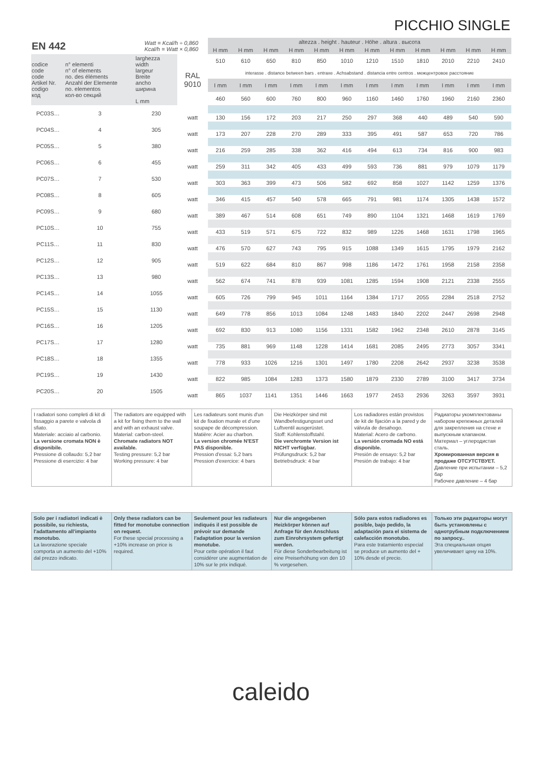PICCHIO SINGLE
| EN 442 | | Watt = Kcal/h ÷ 0,860 Kcal/h = Watt × 0,860 | | altezza . height . hauteur . Höhe . altura . высота | | | | | | | | | | | |
| | | | | H mm | H mm | H mm | H mm | H mm | H mm | H mm | H mm | H mm | H mm | H mm | H mm |
| codice code code Artikel Nr. codigo код | n° elementi n° of elements no. des éléments Anzahl der Elemente no. elementos кол-во секций | larghezza width largeur Breite ancho ширина L mm | RAL 9010 | 510 | 610 | 650 | 810 | 850 | 1010 | 1210 | 1510 | 1810 | 2010 | 2210 | 2410 |
| | | | | interasse . distance between bars . entraxe . Achsabstand . distancia entre centros . межцентровое расстояние | | | | | | | | | | | |
| | | | | I mm | I mm | I mm | I mm | I mm | I mm | I mm | I mm | I mm | I mm | I mm | I mm |
| | | | | 460 | 560 | 600 | 760 | 800 | 960 | 1160 | 1460 | 1760 | 1960 | 2160 | 2360 |
| PC03S… | 3 | 230 | | | | | | | | | | | | | |
| | | | watt | 130 | 156 | 172 | 203 | 217 | 250 | 297 | 368 | 440 | 489 | 540 | 590 |
| PC04S… | 4 | 305 | | | | | | | | | | | | | |
| | | | watt | 173 | 207 | 228 | 270 | 289 | 333 | 395 | 491 | 587 | 653 | 720 | 786 |
| PC05S… | 5 | 380 | | | | | | | | | | | | | |
| | | | watt | 216 | 259 | 285 | 338 | 362 | 416 | 494 | 613 | 734 | 816 | 900 | 983 |
| PC06S… | 6 | 455 | | | | | | | | | | | | | |
| | | | watt | 259 | 311 | 342 | 405 | 433 | 499 | 593 | 736 | 881 | 979 | 1079 | 1179 |
| PC07S… | 7 | 530 | | | | | | | | | | | | | |
| | | | watt | 303 | 363 | 399 | 473 | 506 | 582 | 692 | 858 | 1027 | 1142 | 1259 | 1376 |
| PC08S… | 8 | 605 | | | | | | | | | | | | | |
| | | | watt | 346 | 415 | 457 | 540 | 578 | 665 | 791 | 981 | 1174 | 1305 | 1438 | 1572 |
| PC09S… | 9 | 680 | | | | | | | | | | | | | |
| | | | watt | 389 | 467 | 514 | 608 | 651 | 749 | 890 | 1104 | 1321 | 1468 | 1619 | 1769 |
| PC10S… | 10 | 755 | | | | | | | | | | | | | |
| | | | watt | 433 | 519 | 571 | 675 | 722 | 832 | 989 | 1226 | 1468 | 1631 | 1798 | 1965 |
| PC11S… | 11 | 830 | | | | | | | | | | | | | |
| | | | watt | 476 | 570 | 627 | 743 | 795 | 915 | 1088 | 1349 | 1615 | 1795 | 1979 | 2162 |
| PC12S… | 12 | 905 | | | | | | | | | | | | | |
| | | | watt | 519 | 622 | 684 | 810 | 867 | 998 | 1186 | 1472 | 1761 | 1958 | 2158 | 2358 |
| PC13S… | 13 | 980 | | | | | | | | | | | | | |
| | | | watt | 562 | 674 | 741 | 878 | 939 | 1081 | 1285 | 1594 | 1908 | 2121 | 2338 | 2555 |
| PC14S… | 14 | 1055 | | | | | | | | | | | | | |
| | | | watt | 605 | 726 | 799 | 945 | 1011 | 1164 | 1384 | 1717 | 2055 | 2284 | 2518 | 2752 |
| PC15S… | 15 | 1130 | | | | | | | | | | | | | |
| | | | watt | 649 | 778 | 856 | 1013 | 1084 | 1248 | 1483 | 1840 | 2202 | 2447 | 2698 | 2948 |
| PC16S… | 16 | 1205 | | | | | | | | | | | | | |
| | | | watt | 692 | 830 | 913 | 1080 | 1156 | 1331 | 1582 | 1962 | 2348 | 2610 | 2878 | 3145 |
| PC17S… | 17 | 1280 | | | | | | | | | | | | | |
| | | | watt | 735 | 881 | 969 | 1148 | 1228 | 1414 | 1681 | 2085 | 2495 | 2773 | 3057 | 3341 |
| PC18S… | 18 | 1355 | | | | | | | | | | | | | |
| | | | watt | 778 | 933 | 1026 | 1216 | 1301 | 1497 | 1780 | 2208 | 2642 | 2937 | 3238 | 3538 |
| PC19S… | 19 | 1430 | | | | | | | | | | | | | |
| | | | watt | 822 | 985 | 1084 | 1283 | 1373 | 1580 | 1879 | 2330 | 2789 | 3100 | 3417 | 3734 |
| PC20S… | 20 | 1505 | | | | | | | | | | | | | |
| | | | watt | 865 | 1037 | 1141 | 1351 | 1446 | 1663 | 1977 | 2453 | 2936 | 3263 | 3597 | 3931 |
I radiatori sono completi di kit di fissaggio a parete e valvola di sfiato.
Materiale: acciaio al carbonio.
La versione cromata NON è disponibile.
Pressione di collaudo: 5,2 bar
Pressione di esercizio: 4 bar
The radiators are equipped with a kit for fixing them to the wall and with an exhaust valve.
Material: carbon-steel.
Chromate radiators NOT available.
Testing pressure: 5,2 bar
Working pressure: 4 bar
Les radiateurs sont munis d'un kit de fixation murale et d'une soupape de décompression.
Matière: Acier au charbon.
La version chromée N'EST PAS disponible.
Pression d'essai: 5,2 bars
Pression d'exercice: 4 bars
Die Heizkörper sind mit Wandbefestigungsset und Luftventil ausgerüstet.
Stoff: Kohlenstoffstahl.
Die verchromte Version ist NICHT verfügbar.
Prüfungsdruck: 5,2 bar
Betriebsdruck: 4 bar
Los radiadores están provistos de kit de fijación a la pared y de válvula de desahogo.
Material: Acero de carbono.
La versión cromada NO está disponible.
Presión de ensayo: 5,2 bar
Presión de trabajo: 4 bar
Радиаторы укомплектованы набором крепежных деталей для закрепления на стене и выпускным клапаном.
Материал – углеродистая сталь.
Хромированная версия в продаже ОТСУТСТВУЕТ.
Давление при испытании – 5,2 бар
Рабочее давление – 4 бар
Solo per i radiatori indicati è possibile, su richiesta, l'adattamento all'impianto monotubo.
La lavorazione speciale comporta un aumento del +10% dal prezzo indicato.
Only these radiators can be fitted for monotube connection on request.
For these special processing a +10% increase on price is required.
Seulement pour les radiateurs indiqués il est possible de prévoir sur demande l'adaptation pour la version monotube.
Pour cette opération il faut considérer une augmentation de 10% sur le prix indiqué.
Nur die angegebenen Heizkörper können auf Anfrage für den Anschluss zum Einrohrsystem gefertigt werden.
Für diese Sonderbearbeitung ist eine Preiserhöhung von den 10 % vorgesehen.
Sólo para estos radiadores es posible, bajo pedido, la adaptación para el sistema de calefacción monotubo.
Para este tratamiento especial se produce un aumento del + 10% desde el precio.
Только эти радиаторы могут быть установлены с однотрубным подключением по запросу..
Эта специальная опция увеличивает цену на 10%.
caleido